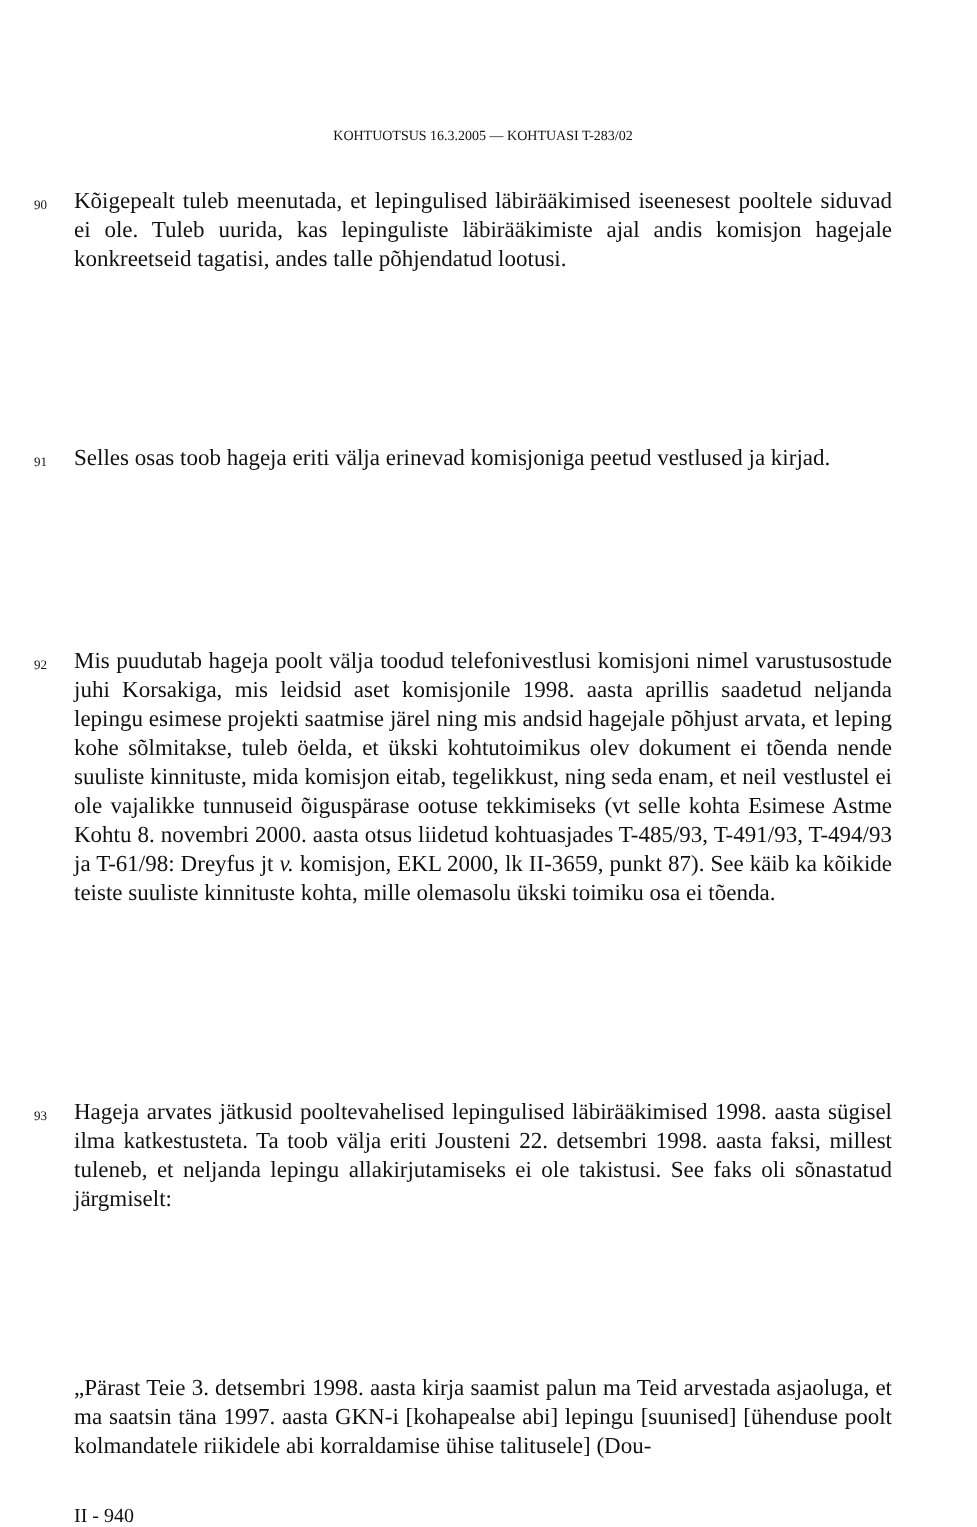KOHTUOTSUS 16.3.2005 — KOHTUASI T-283/02
90
Kõigepealt tuleb meenutada, et lepingulised läbirääkimised iseenesest pooltele siduvad ei ole. Tuleb uurida, kas lepinguliste läbirääkimiste ajal andis komisjon hagejale konkreetseid tagatisi, andes talle põhjendatud lootusi.
91
Selles osas toob hageja eriti välja erinevad komisjoniga peetud vestlused ja kirjad.
92
Mis puudutab hageja poolt välja toodud telefonivestlusi komisjoni nimel varustusostude juhi Korsakiga, mis leidsid aset komisjonile 1998. aasta aprillis saadetud neljanda lepingu esimese projekti saatmise järel ning mis andsid hagejale põhjust arvata, et leping kohe sõlmitakse, tuleb öelda, et ükski kohtutoimikus olev dokument ei tõenda nende suuliste kinnituste, mida komisjon eitab, tegelikkust, ning seda enam, et neil vestlustel ei ole vajalikke tunnuseid õiguspärase ootuse tekkimiseks (vt selle kohta Esimese Astme Kohtu 8. novembri 2000. aasta otsus liidetud kohtuasjades T-485/93, T-491/93, T-494/93 ja T-61/98: Dreyfus jt v. komisjon, EKL 2000, lk II-3659, punkt 87). See käib ka kõikide teiste suuliste kinnituste kohta, mille olemasolu ükski toimiku osa ei tõenda.
93
Hageja arvates jätkusid pooltevahelised lepingulised läbirääkimised 1998. aasta sügisel ilma katkestusteta. Ta toob välja eriti Jousteni 22. detsembri 1998. aasta faksi, millest tuleneb, et neljanda lepingu allakirjutamiseks ei ole takistusi. See faks oli sõnastatud järgmiselt:
„Pärast Teie 3. detsembri 1998. aasta kirja saamist palun ma Teid arvestada asjaoluga, et ma saatsin täna 1997. aasta GKN-i [kohapealse abi] lepingu [suunised] [ühenduse poolt kolmandatele riikidele abi korraldamise ühise talitusele] (Dou-
II - 940